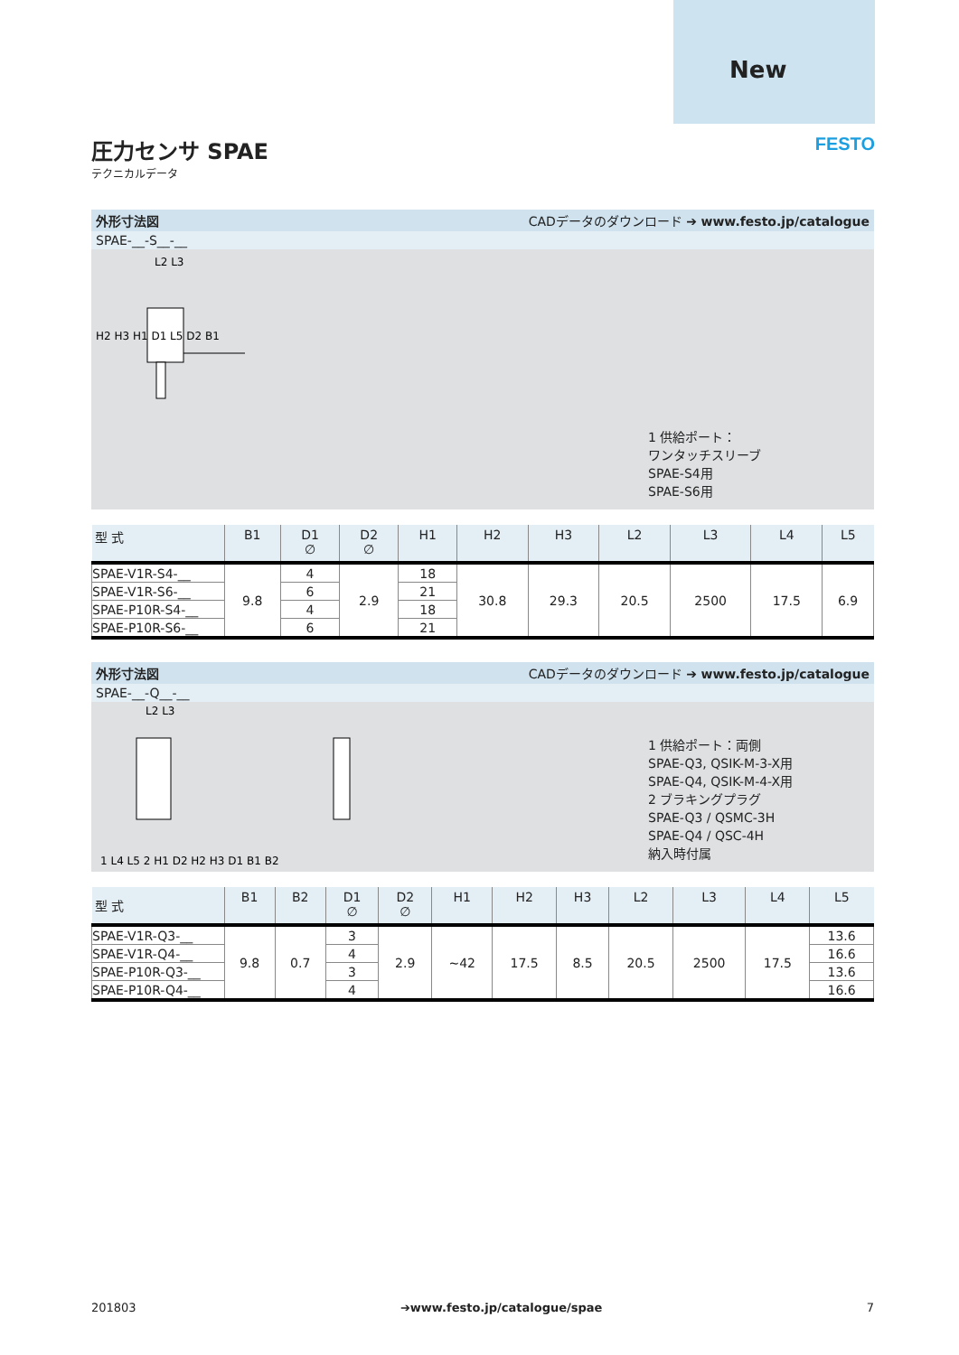New
FESTO
圧力センサ SPAE
テクニカルデータ
外形寸法図 CADデータのダウンロード ➔ www.festo.jp/catalogue
SPAE-__-S__-__
L2 L3
H2 H3 H1 D1 L5 D2 B1
1 供給ポート：
ワンタッチスリーブ
SPAE-S4用
SPAE-S6用
| 型 式 | B1 | D1 ∅ | D2 ∅ | H1 | H2 | H3 | L2 | L3 | L4 | L5 |
| --- | --- | --- | --- | --- | --- | --- | --- | --- | --- | --- |
| SPAE-V1R-S4-__ | 9.8 | 4 | 2.9 | 18 | 30.8 | 29.3 | 20.5 | 2500 | 17.5 | 6.9 |
| SPAE-V1R-S6-__ | | 6 | | 21 | | | | | | |
| SPAE-P10R-S4-__ | | 4 | | 18 | | | | | | |
| SPAE-P10R-S6-__ | | 6 | | 21 | | | | | | |
外形寸法図 CADデータのダウンロード ➔ www.festo.jp/catalogue
SPAE-__-Q__-__
L2 L3
1 L4 L5 2 H1 D2 H2 H3 D1 B1 B2
1 供給ポート：両側
SPAE-Q3, QSIK-M-3-X用
SPAE-Q4, QSIK-M-4-X用
2 ブラキングプラグ
SPAE-Q3 / QSMC-3H
SPAE-Q4 / QSC-4H
納入時付属
| 型 式 | B1 | B2 | D1 ∅ | D2 ∅ | H1 | H2 | H3 | L2 | L3 | L4 | L5 |
| --- | --- | --- | --- | --- | --- | --- | --- | --- | --- | --- | --- |
| SPAE-V1R-Q3-__ | 9.8 | 0.7 | 3 | 2.9 | ~42 | 17.5 | 8.5 | 20.5 | 2500 | 17.5 | 13.6 |
| SPAE-V1R-Q4-__ | | | 4 | | | | | | | | 16.6 |
| SPAE-P10R-Q3-__ | | | 3 | | | | | | | | 13.6 |
| SPAE-P10R-Q4-__ | | | 4 | | | | | | | | 16.6 |
201803 ➔www.festo.jp/catalogue/spae 7